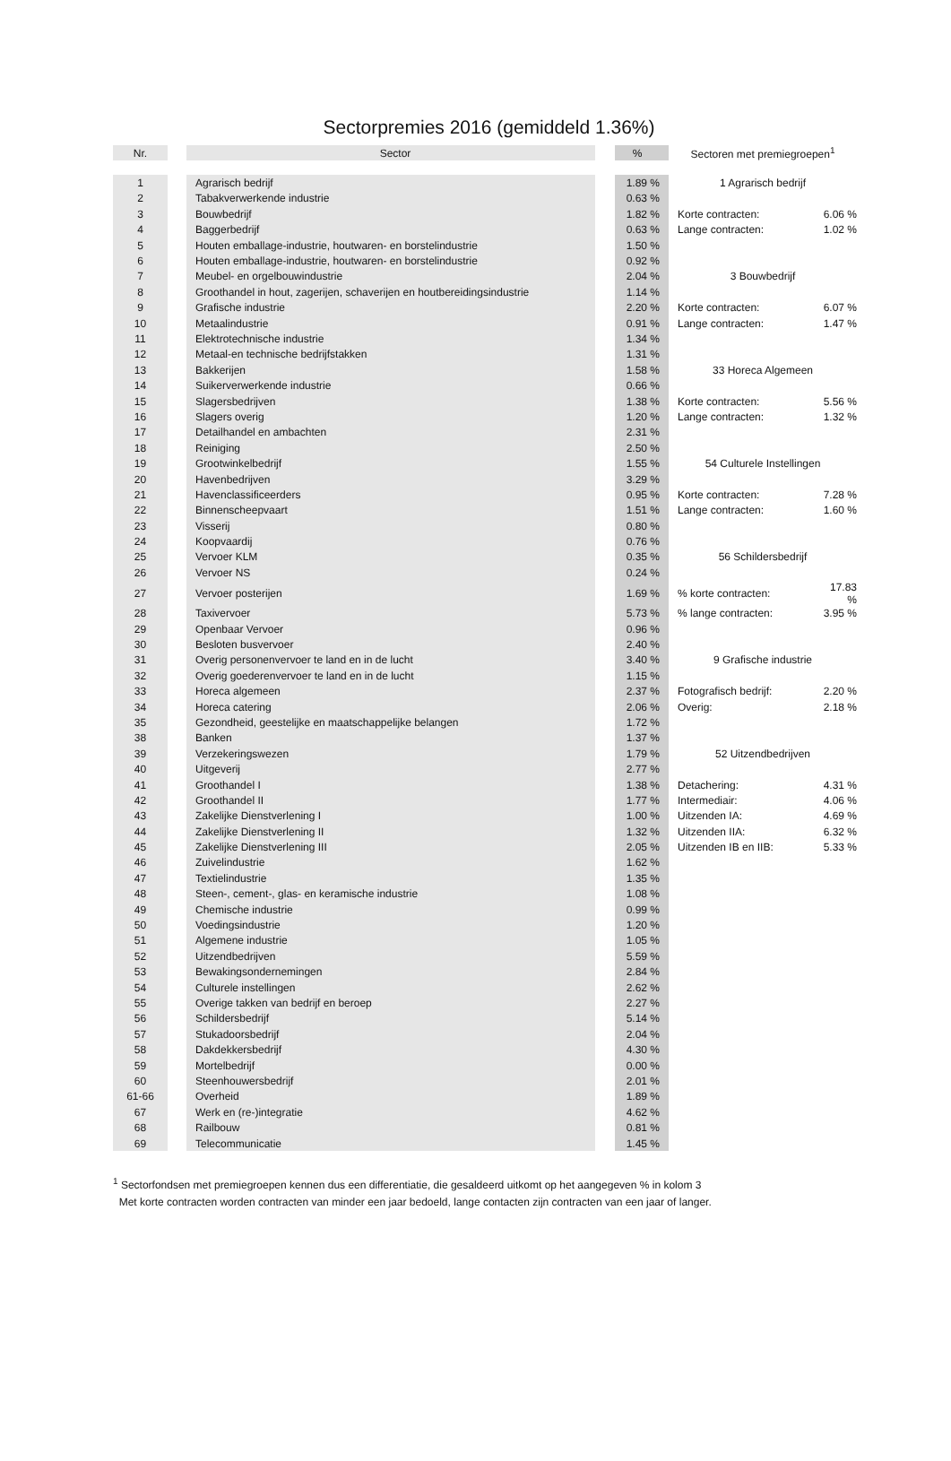Sectorpremies 2016 (gemiddeld 1.36%)
| Nr. | | Sector | | % | Sectoren met premiegroepen<sup>1</sup> | |
| --- | --- | --- | --- | --- | --- | --- |
| 1 | | Agrarisch bedrijf | | 1.89 % | 1 Agrarisch bedrijf | |
| 2 | | Tabakverwerkende industrie | | 0.63 % | | |
| 3 | | Bouwbedrijf | | 1.82 % | Korte contracten: | 6.06 % |
| 4 | | Baggerbedrijf | | 0.63 % | Lange contracten: | 1.02 % |
| 5 | | Houten emballage-industrie, houtwaren- en borstelindustrie | | 1.50 % | | |
| 6 | | Houten emballage-industrie, houtwaren- en borstelindustrie | | 0.92 % | | |
| 7 | | Meubel- en orgelbouwindustrie | | 2.04 % | 3 Bouwbedrijf | |
| 8 | | Groothandel in hout, zagerijen, schaverijen en houtbereidingsindustrie | | 1.14 % | | |
| 9 | | Grafische industrie | | 2.20 % | Korte contracten: | 6.07 % |
| 10 | | Metaalindustrie | | 0.91 % | Lange contracten: | 1.47 % |
| 11 | | Elektrotechnische industrie | | 1.34 % | | |
| 12 | | Metaal-en technische bedrijfstakken | | 1.31 % | | |
| 13 | | Bakkerijen | | 1.58 % | 33 Horeca Algemeen | |
| 14 | | Suikerverwerkende industrie | | 0.66 % | | |
| 15 | | Slagersbedrijven | | 1.38 % | Korte contracten: | 5.56 % |
| 16 | | Slagers overig | | 1.20 % | Lange contracten: | 1.32 % |
| 17 | | Detailhandel en ambachten | | 2.31 % | | |
| 18 | | Reiniging | | 2.50 % | | |
| 19 | | Grootwinkelbedrijf | | 1.55 % | 54 Culturele Instellingen | |
| 20 | | Havenbedrijven | | 3.29 % | | |
| 21 | | Havenclassificeerders | | 0.95 % | Korte contracten: | 7.28 % |
| 22 | | Binnenscheepvaart | | 1.51 % | Lange contracten: | 1.60 % |
| 23 | | Visserij | | 0.80 % | | |
| 24 | | Koopvaardij | | 0.76 % | | |
| 25 | | Vervoer KLM | | 0.35 % | 56 Schildersbedrijf | |
| 26 | | Vervoer NS | | 0.24 % | | |
| 27 | | Vervoer posterijen | | 1.69 % | % korte contracten: | 17.83 % |
| 28 | | Taxivervoer | | 5.73 % | % lange contracten: | 3.95 % |
| 29 | | Openbaar Vervoer | | 0.96 % | | |
| 30 | | Besloten busvervoer | | 2.40 % | | |
| 31 | | Overig personenvervoer te land en in de lucht | | 3.40 % | 9 Grafische industrie | |
| 32 | | Overig goederenvervoer te land en in de lucht | | 1.15 % | | |
| 33 | | Horeca algemeen | | 2.37 % | Fotografisch bedrijf: | 2.20 % |
| 34 | | Horeca catering | | 2.06 % | Overig: | 2.18 % |
| 35 | | Gezondheid, geestelijke en maatschappelijke belangen | | 1.72 % | | |
| 38 | | Banken | | 1.37 % | | |
| 39 | | Verzekeringswezen | | 1.79 % | 52 Uitzendbedrijven | |
| 40 | | Uitgeverij | | 2.77 % | | |
| 41 | | Groothandel I | | 1.38 % | Detachering: | 4.31 % |
| 42 | | Groothandel II | | 1.77 % | Intermediair: | 4.06 % |
| 43 | | Zakelijke Dienstverlening I | | 1.00 % | Uitzenden IA: | 4.69 % |
| 44 | | Zakelijke Dienstverlening II | | 1.32 % | Uitzenden IIA: | 6.32 % |
| 45 | | Zakelijke Dienstverlening III | | 2.05 % | Uitzenden IB en IIB: | 5.33 % |
| 46 | | Zuivelindustrie | | 1.62 % | | |
| 47 | | Textielindustrie | | 1.35 % | | |
| 48 | | Steen-, cement-, glas- en keramische industrie | | 1.08 % | | |
| 49 | | Chemische industrie | | 0.99 % | | |
| 50 | | Voedingsindustrie | | 1.20 % | | |
| 51 | | Algemene industrie | | 1.05 % | | |
| 52 | | Uitzendbedrijven | | 5.59 % | | |
| 53 | | Bewakingsondernemingen | | 2.84 % | | |
| 54 | | Culturele instellingen | | 2.62 % | | |
| 55 | | Overige takken van bedrijf en beroep | | 2.27 % | | |
| 56 | | Schildersbedrijf | | 5.14 % | | |
| 57 | | Stukadoorsbedrijf | | 2.04 % | | |
| 58 | | Dakdekkersbedrijf | | 4.30 % | | |
| 59 | | Mortelbedrijf | | 0.00 % | | |
| 60 | | Steenhouwersbedrijf | | 2.01 % | | |
| 61-66 | | Overheid | | 1.89 % | | |
| 67 | | Werk en (re-)integratie | | 4.62 % | | |
| 68 | | Railbouw | | 0.81 % | | |
| 69 | | Telecommunicatie | | 1.45 % | | |
<sup>1</sup> Sectorfondsen met premiegroepen kennen dus een differentiatie, die gesaldeerd uitkomt op het aangegeven % in kolom 3
Met korte contracten worden contracten van minder een jaar bedoeld, lange contacten zijn contracten van een jaar of langer.